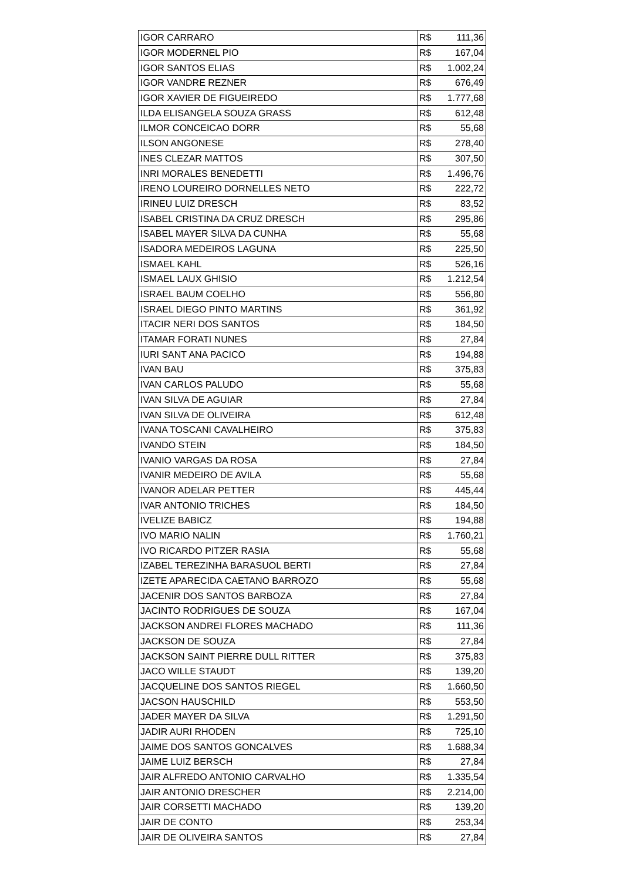| IGOR CARRARO | R$ 111,36 |
| IGOR MODERNEL PIO | R$ 167,04 |
| IGOR SANTOS ELIAS | R$ 1.002,24 |
| IGOR VANDRE REZNER | R$ 676,49 |
| IGOR XAVIER DE FIGUEIREDO | R$ 1.777,68 |
| ILDA ELISANGELA SOUZA GRASS | R$ 612,48 |
| ILMOR CONCEICAO DORR | R$ 55,68 |
| ILSON ANGONESE | R$ 278,40 |
| INES CLEZAR MATTOS | R$ 307,50 |
| INRI MORALES BENEDETTI | R$ 1.496,76 |
| IRENO LOUREIRO DORNELLES NETO | R$ 222,72 |
| IRINEU LUIZ DRESCH | R$ 83,52 |
| ISABEL CRISTINA DA CRUZ DRESCH | R$ 295,86 |
| ISABEL MAYER SILVA DA CUNHA | R$ 55,68 |
| ISADORA MEDEIROS LAGUNA | R$ 225,50 |
| ISMAEL KAHL | R$ 526,16 |
| ISMAEL LAUX GHISIO | R$ 1.212,54 |
| ISRAEL BAUM COELHO | R$ 556,80 |
| ISRAEL DIEGO PINTO MARTINS | R$ 361,92 |
| ITACIR NERI DOS SANTOS | R$ 184,50 |
| ITAMAR FORATI NUNES | R$ 27,84 |
| IURI SANT ANA PACICO | R$ 194,88 |
| IVAN BAU | R$ 375,83 |
| IVAN CARLOS PALUDO | R$ 55,68 |
| IVAN SILVA DE AGUIAR | R$ 27,84 |
| IVAN SILVA DE OLIVEIRA | R$ 612,48 |
| IVANA TOSCANI CAVALHEIRO | R$ 375,83 |
| IVANDO STEIN | R$ 184,50 |
| IVANIO VARGAS DA ROSA | R$ 27,84 |
| IVANIR MEDEIRO DE AVILA | R$ 55,68 |
| IVANOR ADELAR PETTER | R$ 445,44 |
| IVAR ANTONIO TRICHES | R$ 184,50 |
| IVELIZE BABICZ | R$ 194,88 |
| IVO MARIO NALIN | R$ 1.760,21 |
| IVO RICARDO PITZER RASIA | R$ 55,68 |
| IZABEL TEREZINHA BARASUOL BERTI | R$ 27,84 |
| IZETE APARECIDA CAETANO BARROZO | R$ 55,68 |
| JACENIR DOS SANTOS BARBOZA | R$ 27,84 |
| JACINTO RODRIGUES DE SOUZA | R$ 167,04 |
| JACKSON ANDREI FLORES MACHADO | R$ 111,36 |
| JACKSON DE SOUZA | R$ 27,84 |
| JACKSON SAINT PIERRE DULL RITTER | R$ 375,83 |
| JACO WILLE STAUDT | R$ 139,20 |
| JACQUELINE DOS SANTOS RIEGEL | R$ 1.660,50 |
| JACSON HAUSCHILD | R$ 553,50 |
| JADER MAYER DA SILVA | R$ 1.291,50 |
| JADIR AURI RHODEN | R$ 725,10 |
| JAIME DOS SANTOS GONCALVES | R$ 1.688,34 |
| JAIME LUIZ BERSCH | R$ 27,84 |
| JAIR ALFREDO ANTONIO CARVALHO | R$ 1.335,54 |
| JAIR ANTONIO DRESCHER | R$ 2.214,00 |
| JAIR CORSETTI MACHADO | R$ 139,20 |
| JAIR DE CONTO | R$ 253,34 |
| JAIR DE OLIVEIRA SANTOS | R$ 27,84 |